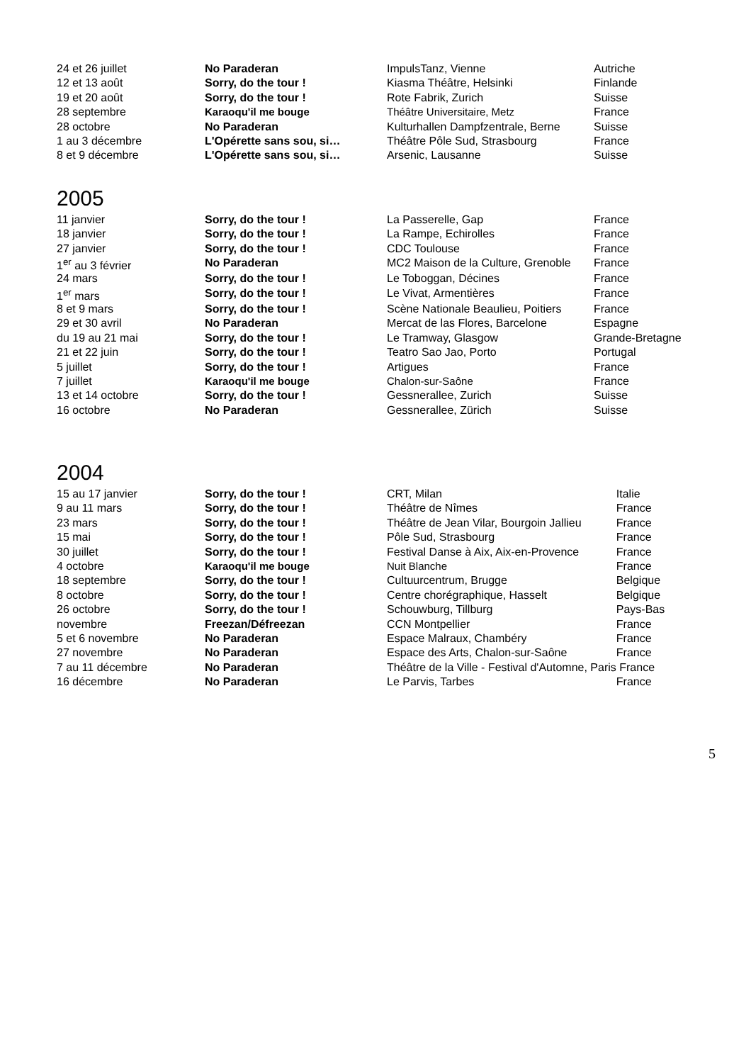| 24 et 26 juillet | No Paraderan | ImpulsTanz, Vienne | Autriche |
| 12 et 13 août | Sorry, do the tour ! | Kiasma Théâtre, Helsinki | Finlande |
| 19 et 20 août | Sorry, do the tour ! | Rote Fabrik, Zurich | Suisse |
| 28 septembre | Karaoqu'il me bouge | Théâtre Universitaire, Metz | France |
| 28 octobre | No Paraderan | Kulturhallen Dampfzentrale, Berne | Suisse |
| 1 au 3 décembre | L'Opérette sans sou, si… | Théâtre Pôle Sud, Strasbourg | France |
| 8 et 9 décembre | L'Opérette sans sou, si… | Arsenic, Lausanne | Suisse |
2005
| 11 janvier | Sorry, do the tour ! | La Passerelle, Gap | France |
| 18 janvier | Sorry, do the tour ! | La Rampe, Echirolles | France |
| 27 janvier | Sorry, do the tour ! | CDC Toulouse | France |
| 1<sup>er</sup> au 3 février | No Paraderan | MC2 Maison de la Culture, Grenoble | France |
| 24 mars | Sorry, do the tour ! | Le Toboggan, Décines | France |
| 1<sup>er</sup> mars | Sorry, do the tour ! | Le Vivat, Armentières | France |
| 8 et 9 mars | Sorry, do the tour ! | Scène Nationale Beaulieu, Poitiers | France |
| 29 et 30 avril | No Paraderan | Mercat de las Flores, Barcelone | Espagne |
| du 19 au 21 mai | Sorry, do the tour ! | Le Tramway, Glasgow | Grande-Bretagne |
| 21 et 22 juin | Sorry, do the tour ! | Teatro Sao Jao, Porto | Portugal |
| 5 juillet | Sorry, do the tour ! | Artigues | France |
| 7 juillet | Karaoqu'il me bouge | Chalon-sur-Saône | France |
| 13 et 14 octobre | Sorry, do the tour ! | Gessnerallee, Zurich | Suisse |
| 16 octobre | No Paraderan | Gessnerallee, Zürich | Suisse |
2004
| 15 au 17 janvier | Sorry, do the tour ! | CRT, Milan | Italie |
| 9 au 11 mars | Sorry, do the tour ! | Théâtre de Nîmes | France |
| 23 mars | Sorry, do the tour ! | Théâtre de Jean Vilar, Bourgoin Jallieu | France |
| 15 mai | Sorry, do the tour ! | Pôle Sud, Strasbourg | France |
| 30 juillet | Sorry, do the tour ! | Festival Danse à Aix, Aix-en-Provence | France |
| 4 octobre | Karaoqu'il me bouge | Nuit Blanche | France |
| 18 septembre | Sorry, do the tour ! | Cultuurcentrum, Brugge | Belgique |
| 8 octobre | Sorry, do the tour ! | Centre chorégraphique, Hasselt | Belgique |
| 26 octobre | Sorry, do the tour ! | Schouwburg, Tillburg | Pays-Bas |
| novembre | Freezan/Défreezan | CCN Montpellier | France |
| 5 et 6 novembre | No Paraderan | Espace Malraux, Chambéry | France |
| 27 novembre | No Paraderan | Espace des Arts, Chalon-sur-Saône | France |
| 7 au 11 décembre | No Paraderan | Théâtre de la Ville - Festival d'Automne, Paris | France |
| 16 décembre | No Paraderan | Le Parvis, Tarbes | France |
5